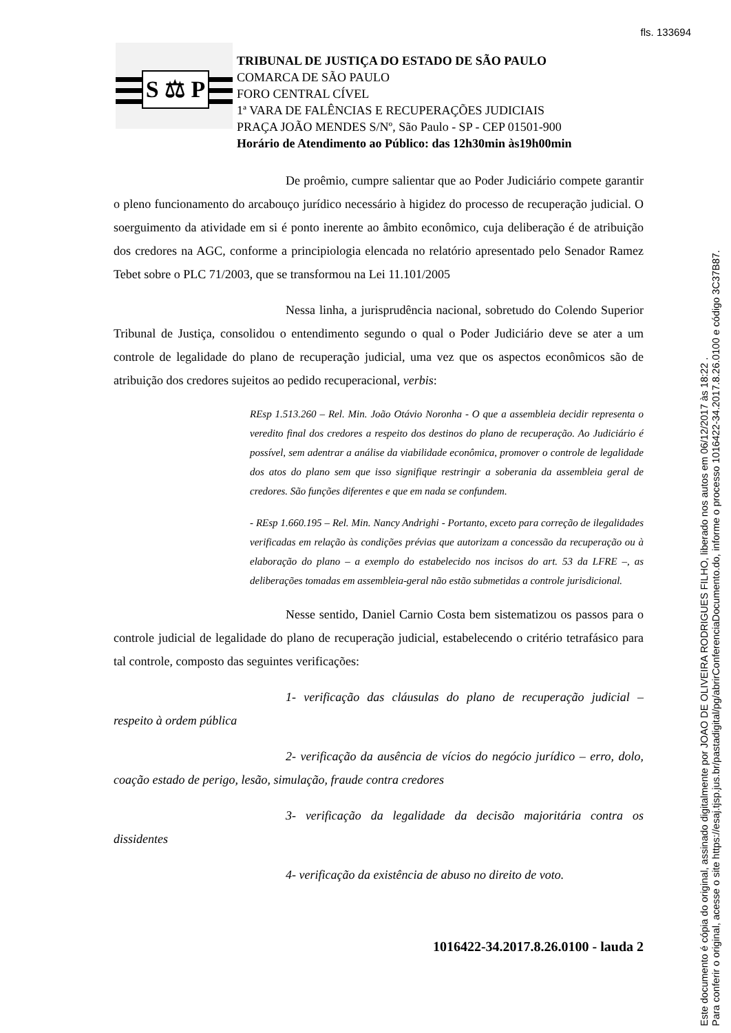fls. 133694
S ⚖ P
TRIBUNAL DE JUSTIÇA DO ESTADO DE SÃO PAULO
COMARCA DE SÃO PAULO
FORO CENTRAL CÍVEL
1ª VARA DE FALÊNCIAS E RECUPERAÇÕES JUDICIAIS
PRAÇA JOÃO MENDES S/Nº, São Paulo - SP - CEP 01501-900
Horário de Atendimento ao Público: das 12h30min às19h00min
De proêmio, cumpre salientar que ao Poder Judiciário compete garantir o pleno funcionamento do arcabouço jurídico necessário à higidez do processo de recuperação judicial. O soerguimento da atividade em si é ponto inerente ao âmbito econômico, cuja deliberação é de atribuição dos credores na AGC, conforme a principiologia elencada no relatório apresentado pelo Senador Ramez Tebet sobre o PLC 71/2003, que se transformou na Lei 11.101/2005
Nessa linha, a jurisprudência nacional, sobretudo do Colendo Superior Tribunal de Justiça, consolidou o entendimento segundo o qual o Poder Judiciário deve se ater a um controle de legalidade do plano de recuperação judicial, uma vez que os aspectos econômicos são de atribuição dos credores sujeitos ao pedido recuperacional, verbis:
REsp 1.513.260 – Rel. Min. João Otávio Noronha - O que a assembleia decidir representa o veredito final dos credores a respeito dos destinos do plano de recuperação. Ao Judiciário é possível, sem adentrar a análise da viabilidade econômica, promover o controle de legalidade dos atos do plano sem que isso signifique restringir a soberania da assembleia geral de credores. São funções diferentes e que em nada se confundem.
- REsp 1.660.195 – Rel. Min. Nancy Andrighi - Portanto, exceto para correção de ilegalidades verificadas em relação às condições prévias que autorizam a concessão da recuperação ou à elaboração do plano – a exemplo do estabelecido nos incisos do art. 53 da LFRE –, as deliberações tomadas em assembleia-geral não estão submetidas a controle jurisdicional.
Nesse sentido, Daniel Carnio Costa bem sistematizou os passos para o controle judicial de legalidade do plano de recuperação judicial, estabelecendo o critério tetrafásico para tal controle, composto das seguintes verificações:
1- verificação das cláusulas do plano de recuperação judicial – respeito à ordem pública
2- verificação da ausência de vícios do negócio jurídico – erro, dolo, coação estado de perigo, lesão, simulação, fraude contra credores
3- verificação da legalidade da decisão majoritária contra os dissidentes
4- verificação da existência de abuso no direito de voto.
1016422-34.2017.8.26.0100 - lauda 2
Este documento é cópia do original, assinado digitalmente por JOAO DE OLIVEIRA RODRIGUES FILHO, liberado nos autos em 06/12/2017 às 18:22 .
Para conferir o original, acesse o site https://esaj.tjsp.jus.br/pastadigital/pg/abrirConferenciaDocumento.do, informe o processo 1016422-34.2017.8.26.0100 e código 3C37B87.